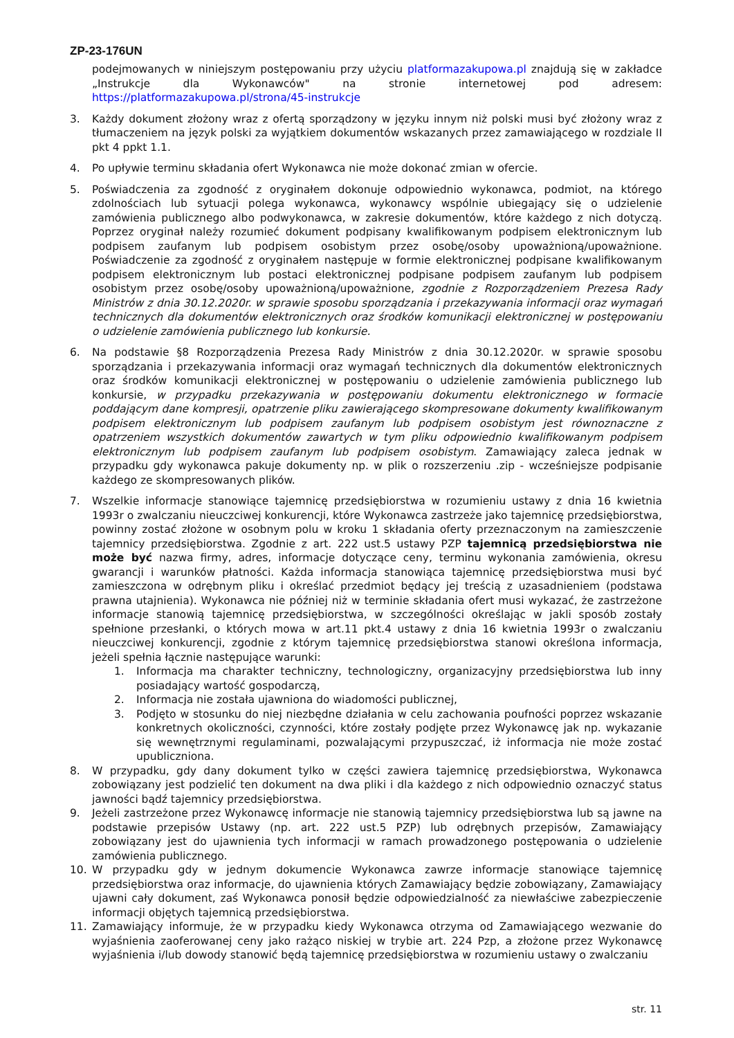ZP-23-176UN
podejmowanych w niniejszym postępowaniu przy użyciu platformazakupowa.pl znajdują się w zakładce „Instrukcje dla Wykonawców" na stronie internetowej pod adresem: https://platformazakupowa.pl/strona/45-instrukcje
3. Każdy dokument złożony wraz z ofertą sporządzony w języku innym niż polski musi być złożony wraz z tłumaczeniem na język polski za wyjątkiem dokumentów wskazanych przez zamawiającego w rozdziale II pkt 4 ppkt 1.1.
4. Po upływie terminu składania ofert Wykonawca nie może dokonać zmian w ofercie.
5. Poświadczenia za zgodność z oryginałem dokonuje odpowiednio wykonawca, podmiot, na którego zdolnościach lub sytuacji polega wykonawca, wykonawcy wspólnie ubiegający się o udzielenie zamówienia publicznego albo podwykonawca, w zakresie dokumentów, które każdego z nich dotyczą. Poprzez oryginał należy rozumieć dokument podpisany kwalifikowanym podpisem elektronicznym lub podpisem zaufanym lub podpisem osobistym przez osobę/osoby upoważnioną/upoważnione. Poświadczenie za zgodność z oryginałem następuje w formie elektronicznej podpisane kwalifikowanym podpisem elektronicznym lub postaci elektronicznej podpisane podpisem zaufanym lub podpisem osobistym przez osobę/osoby upoważnioną/upoważnione, zgodnie z Rozporządzeniem Prezesa Rady Ministrów z dnia 30.12.2020r. w sprawie sposobu sporządzania i przekazywania informacji oraz wymagań technicznych dla dokumentów elektronicznych oraz środków komunikacji elektronicznej w postępowaniu o udzielenie zamówienia publicznego lub konkursie.
6. Na podstawie §8 Rozporządzenia Prezesa Rady Ministrów z dnia 30.12.2020r. w sprawie sposobu sporządzania i przekazywania informacji oraz wymagań technicznych dla dokumentów elektronicznych oraz środków komunikacji elektronicznej w postępowaniu o udzielenie zamówienia publicznego lub konkursie, w przypadku przekazywania w postępowaniu dokumentu elektronicznego w formacie poddającym dane kompresji, opatrzenie pliku zawierającego skompresowane dokumenty kwalifikowanym podpisem elektronicznym lub podpisem zaufanym lub podpisem osobistym jest równoznaczne z opatrzeniem wszystkich dokumentów zawartych w tym pliku odpowiednio kwalifikowanym podpisem elektronicznym lub podpisem zaufanym lub podpisem osobistym. Zamawiający zaleca jednak w przypadku gdy wykonawca pakuje dokumenty np. w plik o rozszerzeniu .zip - wcześniejsze podpisanie każdego ze skompresowanych plików.
7. Wszelkie informacje stanowiące tajemnicę przedsiębiorstwa w rozumieniu ustawy z dnia 16 kwietnia 1993r o zwalczaniu nieuczciwej konkurencji, które Wykonawca zastrzeże jako tajemnicę przedsiębiorstwa, powinny zostać złożone w osobnym polu w kroku 1 składania oferty przeznaczonym na zamieszczenie tajemnicy przedsiębiorstwa. Zgodnie z art. 222 ust.5 ustawy PZP tajemnicą przedsiębiorstwa nie może być nazwa firmy, adres, informacje dotyczące ceny, terminu wykonania zamówienia, okresu gwarancji i warunków płatności. Każda informacja stanowiąca tajemnicę przedsiębiorstwa musi być zamieszczona w odrębnym pliku i określać przedmiot będący jej treścią z uzasadnieniem (podstawa prawna utajnienia). Wykonawca nie później niż w terminie składania ofert musi wykazać, że zastrzeżone informacje stanowią tajemnicę przedsiębiorstwa, w szczególności określając w jakli sposób zostały spełnione przesłanki, o których mowa w art.11 pkt.4 ustawy z dnia 16 kwietnia 1993r o zwalczaniu nieuczciwej konkurencji, zgodnie z którym tajemnicę przedsiębiorstwa stanowi określona informacja, jeżeli spełnia łącznie następujące warunki:
1. Informacja ma charakter techniczny, technologiczny, organizacyjny przedsiębiorstwa lub inny posiadający wartość gospodarczą,
2. Informacja nie została ujawniona do wiadomości publicznej,
3. Podjęto w stosunku do niej niezbędne działania w celu zachowania poufności poprzez wskazanie konkretnych okoliczności, czynności, które zostały podjęte przez Wykonawcę jak np. wykazanie się wewnętrznymi regulaminami, pozwalającymi przypuszczać, iż informacja nie może zostać upubliczniona.
8. W przypadku, gdy dany dokument tylko w części zawiera tajemnicę przedsiębiorstwa, Wykonawca zobowiązany jest podzielić ten dokument na dwa pliki i dla każdego z nich odpowiednio oznaczyć status jawności bądź tajemnicy przedsiębiorstwa.
9. Jeżeli zastrzeżone przez Wykonawcę informacje nie stanowią tajemnicy przedsiębiorstwa lub są jawne na podstawie przepisów Ustawy (np. art. 222 ust.5 PZP) lub odrębnych przepisów, Zamawiający zobowiązany jest do ujawnienia tych informacji w ramach prowadzonego postępowania o udzielenie zamówienia publicznego.
10. W przypadku gdy w jednym dokumencie Wykonawca zawrze informacje stanowiące tajemnicę przedsiębiorstwa oraz informacje, do ujawnienia których Zamawiający będzie zobowiązany, Zamawiający ujawni cały dokument, zaś Wykonawca ponosił będzie odpowiedzialność za niewłaściwe zabezpieczenie informacji objętych tajemnicą przedsiębiorstwa.
11. Zamawiający informuje, że w przypadku kiedy Wykonawca otrzyma od Zamawiającego wezwanie do wyjaśnienia zaoferowanej ceny jako rażąco niskiej w trybie art. 224 Pzp, a złożone przez Wykonawcę wyjaśnienia i/lub dowody stanowić będą tajemnicę przedsiębiorstwa w rozumieniu ustawy o zwalczaniu
str. 11